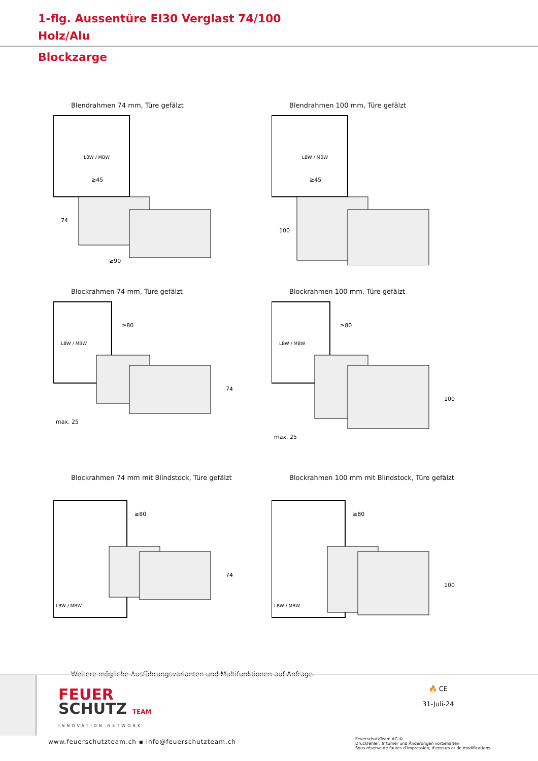1-flg. Aussentüre EI30 Verglast 74/100
Holz/Alu
Blockzarge
Blendrahmen 74 mm, Türe gefälzt
LBW / MBW
≥45
≥90
74
Blendrahmen 100 mm, Türe gefälzt
LBW / MBW
≥45
100
Blockrahmen 74 mm, Türe gefälzt
LBW / MBW
≥80
max. 25
74
Blockrahmen 100 mm, Türe gefälzt
LBW / MBW
≥80
max. 25
100
Blockrahmen 74 mm mit Blindstock, Türe gefälzt
LBW / MBW
≥80
74
Blockrahmen 100 mm mit Blindstock, Türe gefälzt
LBW / MBW
≥80
100
Weitere mögliche Ausführungsvarianten und Multifunktionen auf Anfrage.
FEUER
SCHUTZ TEAM
INNOVATION NETWORK
🔥 CE
31-Juli-24
www.feuerschutzteam.ch ▪ info@feuerschutzteam.ch
FeuerschutzTeam AG ©
Druckfehler, Irrtümer und Änderungen vorbehalten
Sous réserve de fautes d'impression, d'erreurs et de modifications